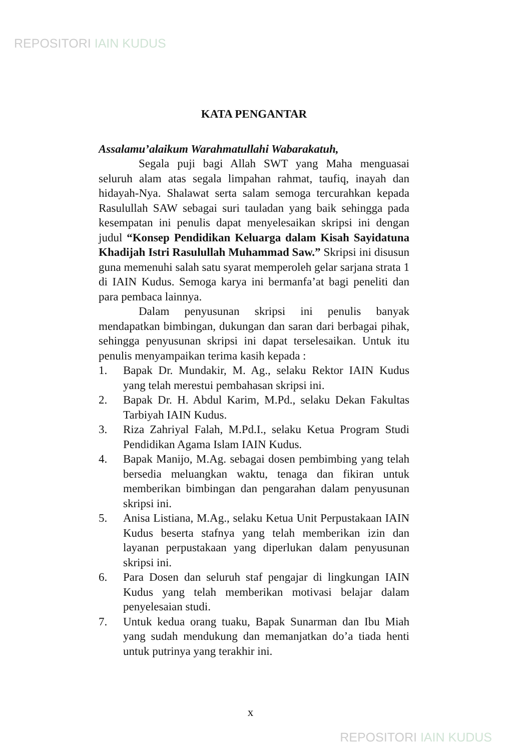REPOSITORI IAIN KUDUS
KATA PENGANTAR
Assalamu’alaikum Warahmatullahi Wabarakatuh,
Segala puji bagi Allah SWT yang Maha menguasai seluruh alam atas segala limpahan rahmat, taufiq, inayah dan hidayah-Nya. Shalawat serta salam semoga tercurahkan kepada Rasulullah SAW sebagai suri tauladan yang baik sehingga pada kesempatan ini penulis dapat menyelesaikan skripsi ini dengan judul “Konsep Pendidikan Keluarga dalam Kisah Sayidatuna Khadijah Istri Rasulullah Muhammad Saw.” Skripsi ini disusun guna memenuhi salah satu syarat memperoleh gelar sarjana strata 1 di IAIN Kudus. Semoga karya ini bermanfa’at bagi peneliti dan para pembaca lainnya.
Dalam penyusunan skripsi ini penulis banyak mendapatkan bimbingan, dukungan dan saran dari berbagai pihak, sehingga penyusunan skripsi ini dapat terselesaikan. Untuk itu penulis menyampaikan terima kasih kepada :
1. Bapak Dr. Mundakir, M. Ag., selaku Rektor IAIN Kudus yang telah merestui pembahasan skripsi ini.
2. Bapak Dr. H. Abdul Karim, M.Pd., selaku Dekan Fakultas Tarbiyah IAIN Kudus.
3. Riza Zahriyal Falah, M.Pd.I., selaku Ketua Program Studi Pendidikan Agama Islam IAIN Kudus.
4. Bapak Manijo, M.Ag. sebagai dosen pembimbing yang telah bersedia meluangkan waktu, tenaga dan fikiran untuk memberikan bimbingan dan pengarahan dalam penyusunan skripsi ini.
5. Anisa Listiana, M.Ag., selaku Ketua Unit Perpustakaan IAIN Kudus beserta stafnya yang telah memberikan izin dan layanan perpustakaan yang diperlukan dalam penyusunan skripsi ini.
6. Para Dosen dan seluruh staf pengajar di lingkungan IAIN Kudus yang telah memberikan motivasi belajar dalam penyelesaian studi.
7. Untuk kedua orang tuaku, Bapak Sunarman dan Ibu Miah yang sudah mendukung dan memanjatkan do’a tiada henti untuk putrinya yang terakhir ini.
x
REPOSITORI IAIN KUDUS